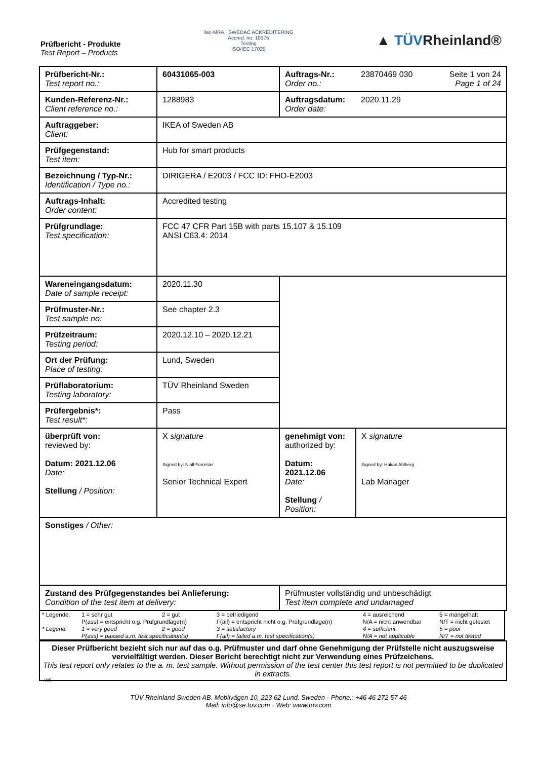Prüfbericht - Produkte
Test Report – Products
ilac-MRA · SWEDAC ACKREDITERING
Accred. no. 10375
Testing
ISO/IEC 17025
▲ TÜVRheinland®
| Prüfbericht-Nr.: Test report no.: | 60431065-003 | Auftrags-Nr.: Order no.: | 23870469 030 Seite 1 von 24 Page 1 of 24 |
| Kunden-Referenz-Nr.: Client reference no.: | 1288983 | Auftragsdatum: Order date: | 2020.11.29 |
| Auftraggeber: Client: | IKEA of Sweden AB | | |
| Prüfgegenstand: Test item: | Hub for smart products | | |
| Bezeichnung / Typ-Nr.: Identification / Type no.: | DIRIGERA / E2003 / FCC ID: FHO-E2003 | | |
| Auftrags-Inhalt: Order content: | Accredited testing | | |
| Prüfgrundlage: Test specification: | FCC 47 CFR Part 15B with parts 15.107 & 15.109 ANSI C63.4: 2014 | | |
| Wareneingangsdatum: Date of sample receipt: | 2020.11.30 | | |
| Prüfmuster-Nr.: Test sample no: | See chapter 2.3 | | |
| Prüfzeitraum: Testing period: | 2020.12.10 – 2020.12.21 | | |
| Ort der Prüfung: Place of testing: | Lund, Sweden | | |
| Prüflaboratorium: Testing laboratory: | TÜV Rheinland Sweden | | |
| Prüfergebnis*: Test result*: | Pass | | |
| überprüft von: reviewed by: Datum: 2021.12.06 Date: Stellung / Position: | X signature Signed by: Niall Forrester Senior Technical Expert | genehmigt von: authorized by: Datum: 2021.12.06 Date: Stellung / Position: | X signature Signed by: Hakan Ahlberg Lab Manager |
| Sonstiges / Other: | | | |
| Zustand des Prüfgegenstandes bei Anlieferung: Condition of the test item at delivery: | | Prüfmuster vollständig und unbeschädigt Test item complete and undamaged | |
| * Legende: | 1 = sehr gut | 2 = gut | 3 = befriedigend | 4 = ausreichend | 5 = mangelhaft |
| | P(ass) = entspricht o.g. Prüfgrundlage(n) | | F(ail) = entspricht nicht o.g. Prüfgrundlage(n) | N/A = nicht anwendbar | N/T = nicht getestet |
| * Legend: | 1 = very good | 2 = good | 3 = satisfactory | 4 = sufficient | 5 = poor |
| | P(ass) = passed a.m. test specification(s) | | F(ail) = failed a.m. test specification(s) | N/A = not applicable | N/T = not tested |
Dieser Prüfbericht bezieht sich nur auf das o.g. Prüfmuster und darf ohne Genehmigung der Prüfstelle nicht auszugsweise vervielfältigt werden. Dieser Bericht berechtigt nicht zur Verwendung eines Prüfzeichens.
This test report only relates to the a. m. test sample. Without permission of the test center this test report is not permitted to be duplicated in extracts.
V05
TÜV Rheinland Sweden AB. Mobilvägen 10, 223 62 Lund, Sweden · Phone.: +46 46 272 57 46
Mail: info@se.tuv.com · Web: www.tuv.com